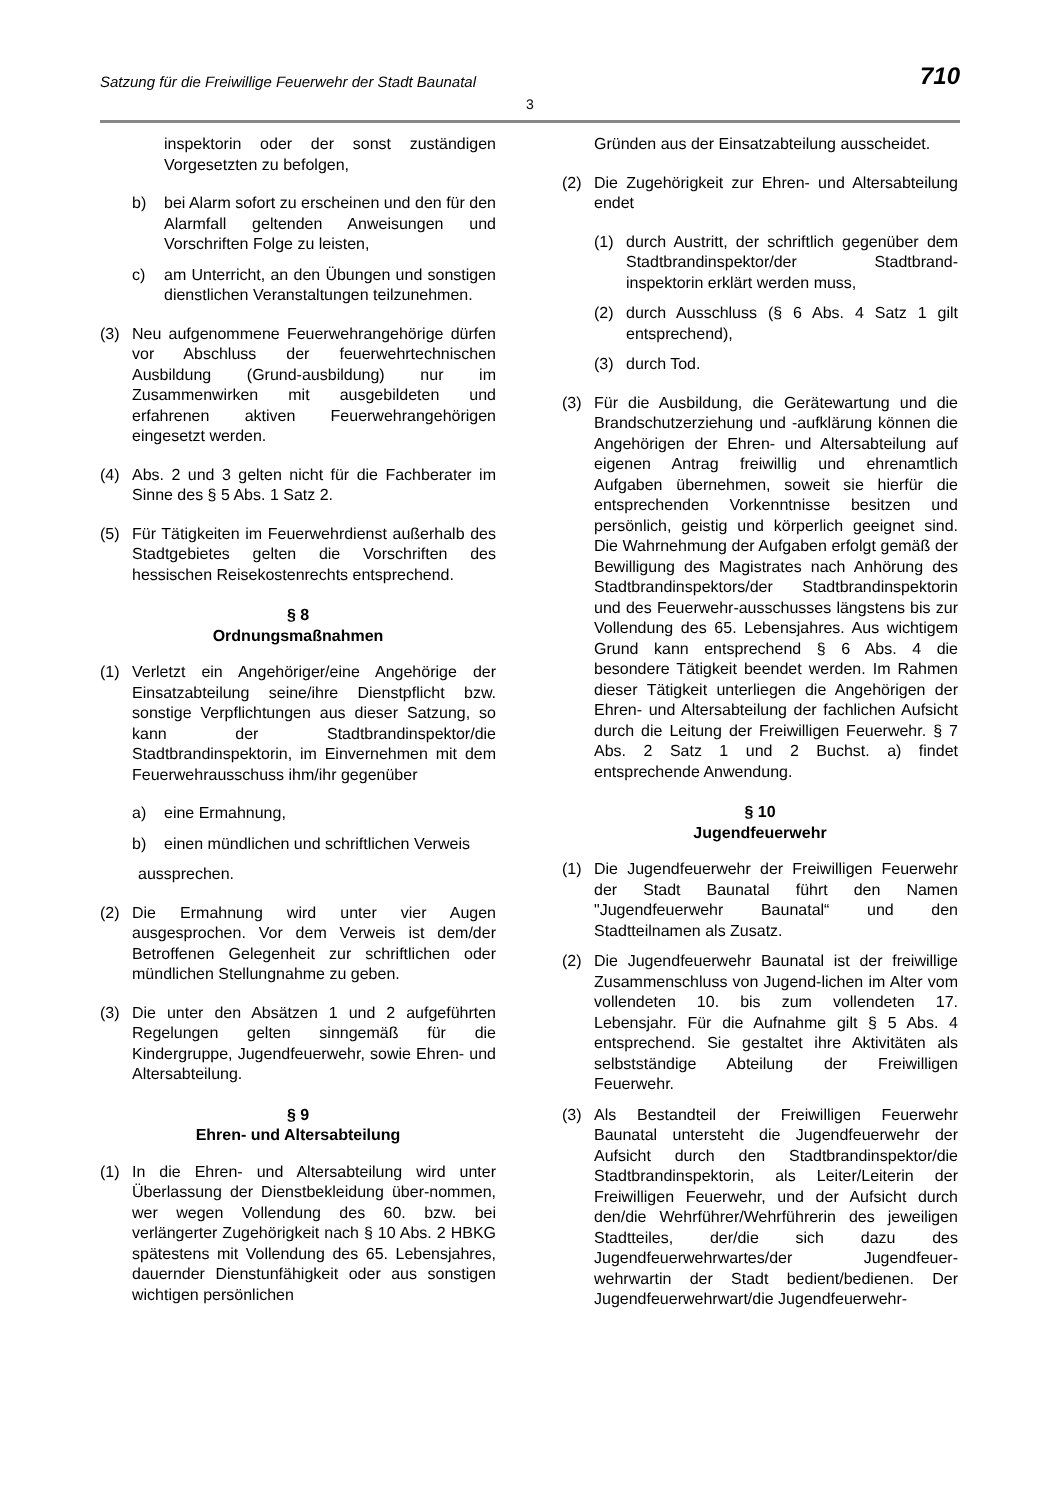Satzung für die Freiwillige Feuerwehr der Stadt Baunatal 710
3
inspektorin oder der sonst zuständigen Vorgesetzten zu befolgen,
b) bei Alarm sofort zu erscheinen und den für den Alarmfall geltenden Anweisungen und Vorschriften Folge zu leisten,
c) am Unterricht, an den Übungen und sonstigen dienstlichen Veranstaltungen teilzunehmen.
(3) Neu aufgenommene Feuerwehrangehörige dürfen vor Abschluss der feuerwehrtechnischen Ausbildung (Grund-ausbildung) nur im Zusammenwirken mit ausgebildeten und erfahrenen aktiven Feuerwehrangehörigen eingesetzt werden.
(4) Abs. 2 und 3 gelten nicht für die Fachberater im Sinne des § 5 Abs. 1 Satz 2.
(5) Für Tätigkeiten im Feuerwehrdienst außerhalb des Stadtgebietes gelten die Vorschriften des hessischen Reisekostenrechts entsprechend.
§ 8
Ordnungsmaßnahmen
(1) Verletzt ein Angehöriger/eine Angehörige der Einsatzabteilung seine/ihre Dienstpflicht bzw. sonstige Verpflichtungen aus dieser Satzung, so kann der Stadtbrandinspektor/die Stadtbrandinspektorin, im Einvernehmen mit dem Feuerwehrausschuss ihm/ihr gegenüber
a) eine Ermahnung,
b) einen mündlichen und schriftlichen Verweis
aussprechen.
(2) Die Ermahnung wird unter vier Augen ausgesprochen. Vor dem Verweis ist dem/der Betroffenen Gelegenheit zur schriftlichen oder mündlichen Stellungnahme zu geben.
(3) Die unter den Absätzen 1 und 2 aufgeführten Regelungen gelten sinngemäß für die Kindergruppe, Jugendfeuerwehr, sowie Ehren- und Altersabteilung.
§ 9
Ehren- und Altersabteilung
(1) In die Ehren- und Altersabteilung wird unter Überlassung der Dienstbekleidung über-nommen, wer wegen Vollendung des 60. bzw. bei verlängerter Zugehörigkeit nach § 10 Abs. 2 HBKG spätestens mit Vollendung des 65. Lebensjahres, dauernder Dienstunfähigkeit oder aus sonstigen wichtigen persönlichen
Gründen aus der Einsatzabteilung ausscheidet.
(2) Die Zugehörigkeit zur Ehren- und Altersabteilung endet
(1) durch Austritt, der schriftlich gegenüber dem Stadtbrandinspektor/der Stadtbrand-inspektorin erklärt werden muss,
(2) durch Ausschluss (§ 6 Abs. 4 Satz 1 gilt entsprechend),
(3) durch Tod.
(3) Für die Ausbildung, die Gerätewartung und die Brandschutzerziehung und -aufklärung können die Angehörigen der Ehren- und Altersabteilung auf eigenen Antrag freiwillig und ehrenamtlich Aufgaben übernehmen, soweit sie hierfür die entsprechenden Vorkenntnisse besitzen und persönlich, geistig und körperlich geeignet sind. Die Wahrnehmung der Aufgaben erfolgt gemäß der Bewilligung des Magistrates nach Anhörung des Stadtbrandinspektors/der Stadtbrandinspektorin und des Feuerwehr-ausschusses längstens bis zur Vollendung des 65. Lebensjahres. Aus wichtigem Grund kann entsprechend § 6 Abs. 4 die besondere Tätigkeit beendet werden. Im Rahmen dieser Tätigkeit unterliegen die Angehörigen der Ehren- und Altersabteilung der fachlichen Aufsicht durch die Leitung der Freiwilligen Feuerwehr. § 7 Abs. 2 Satz 1 und 2 Buchst. a) findet entsprechende Anwendung.
§ 10
Jugendfeuerwehr
(1) Die Jugendfeuerwehr der Freiwilligen Feuerwehr der Stadt Baunatal führt den Namen "Jugendfeuerwehr Baunatal“ und den Stadtteilnamen als Zusatz.
(2) Die Jugendfeuerwehr Baunatal ist der freiwillige Zusammenschluss von Jugend-lichen im Alter vom vollendeten 10. bis zum vollendeten 17. Lebensjahr. Für die Aufnahme gilt § 5 Abs. 4 entsprechend. Sie gestaltet ihre Aktivitäten als selbstständige Abteilung der Freiwilligen Feuerwehr.
(3) Als Bestandteil der Freiwilligen Feuerwehr Baunatal untersteht die Jugendfeuerwehr der Aufsicht durch den Stadtbrandinspektor/die Stadtbrandinspektorin, als Leiter/Leiterin der Freiwilligen Feuerwehr, und der Aufsicht durch den/die Wehrführer/Wehrführerin des jeweiligen Stadtteiles, der/die sich dazu des Jugendfeuerwehrwartes/der Jugendfeuer-wehrwartin der Stadt bedient/bedienen. Der Jugendfeuerwehrwart/die Jugendfeuerwehr-